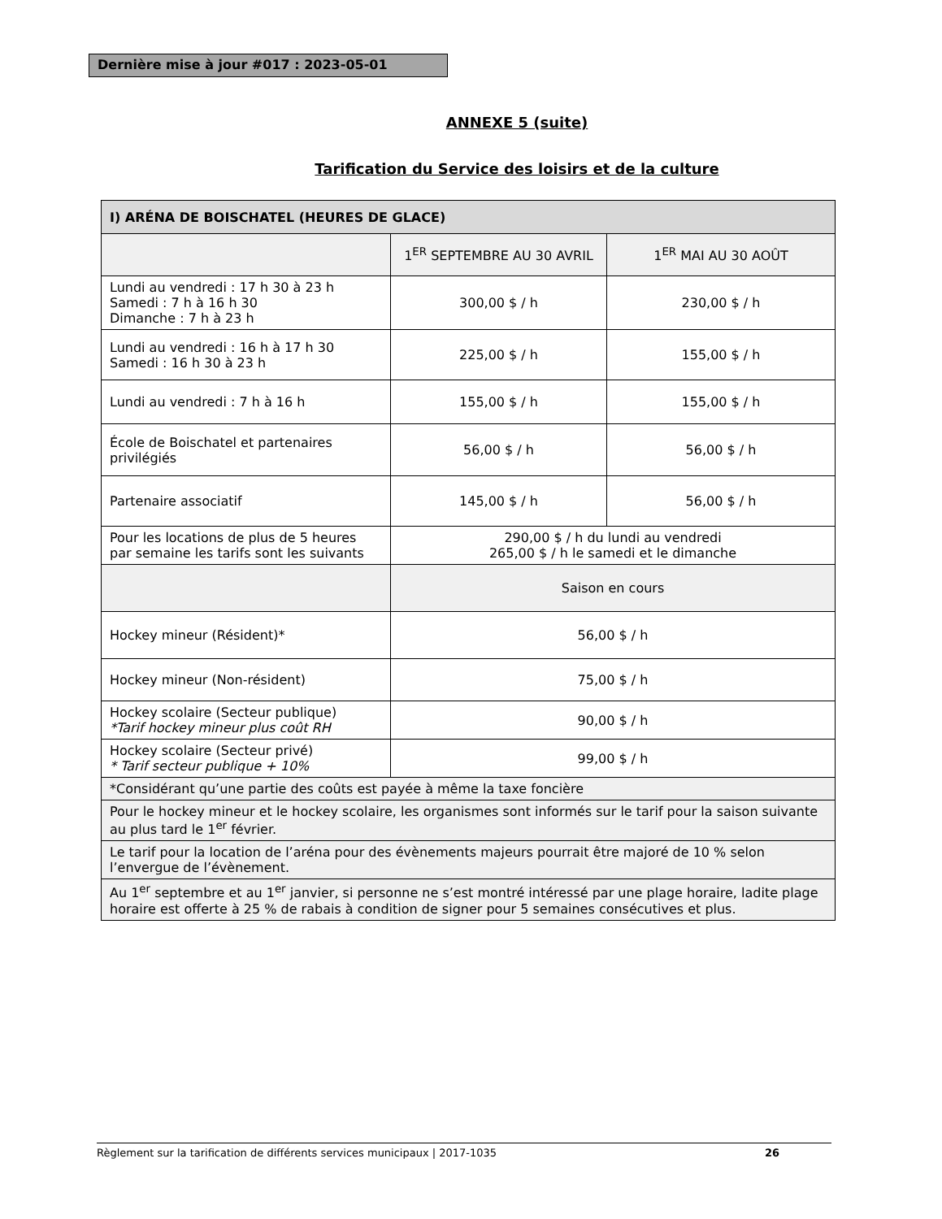Dernière mise à jour #017 : 2023-05-01
ANNEXE 5 (suite)
Tarification du Service des loisirs et de la culture
| I) ARÉNA DE BOISCHATEL (HEURES DE GLACE) | | |
| --- | --- | --- |
| | 1<sup>ER</sup> SEPTEMBRE AU 30 AVRIL | 1<sup>ER</sup> MAI AU 30 AOÛT |
| Lundi au vendredi : 17 h 30 à 23 h Samedi : 7 h à 16 h 30 Dimanche : 7 h à 23 h | 300,00 $ / h | 230,00 $ / h |
| Lundi au vendredi : 16 h à 17 h 30 Samedi : 16 h 30 à 23 h | 225,00 $ / h | 155,00 $ / h |
| Lundi au vendredi : 7 h à 16 h | 155,00 $ / h | 155,00 $ / h |
| École de Boischatel et partenaires privilégiés | 56,00 $ / h | 56,00 $ / h |
| Partenaire associatif | 145,00 $ / h | 56,00 $ / h |
| Pour les locations de plus de 5 heures par semaine les tarifs sont les suivants | 290,00 $ / h du lundi au vendredi 265,00 $ / h le samedi et le dimanche | |
| | Saison en cours | |
| Hockey mineur (Résident)* | 56,00 $ / h | |
| Hockey mineur (Non-résident) | 75,00 $ / h | |
| Hockey scolaire (Secteur publique) *Tarif hockey mineur plus coût RH | 90,00 $ / h | |
| Hockey scolaire (Secteur privé) * Tarif secteur publique + 10% | 99,00 $ / h | |
| *Considérant qu’une partie des coûts est payée à même la taxe foncière | | |
| Pour le hockey mineur et le hockey scolaire, les organismes sont informés sur le tarif pour la saison suivante au plus tard le 1<sup>er</sup> février. | | |
| Le tarif pour la location de l’aréna pour des évènements majeurs pourrait être majoré de 10 % selon l’envergue de l’évènement. | | |
| Au 1<sup>er</sup> septembre et au 1<sup>er</sup> janvier, si personne ne s’est montré intéressé par une plage horaire, ladite plage horaire est offerte à 25 % de rabais à condition de signer pour 5 semaines consécutives et plus. | | |
Règlement sur la tarification de différents services municipaux | 2017-1035 26